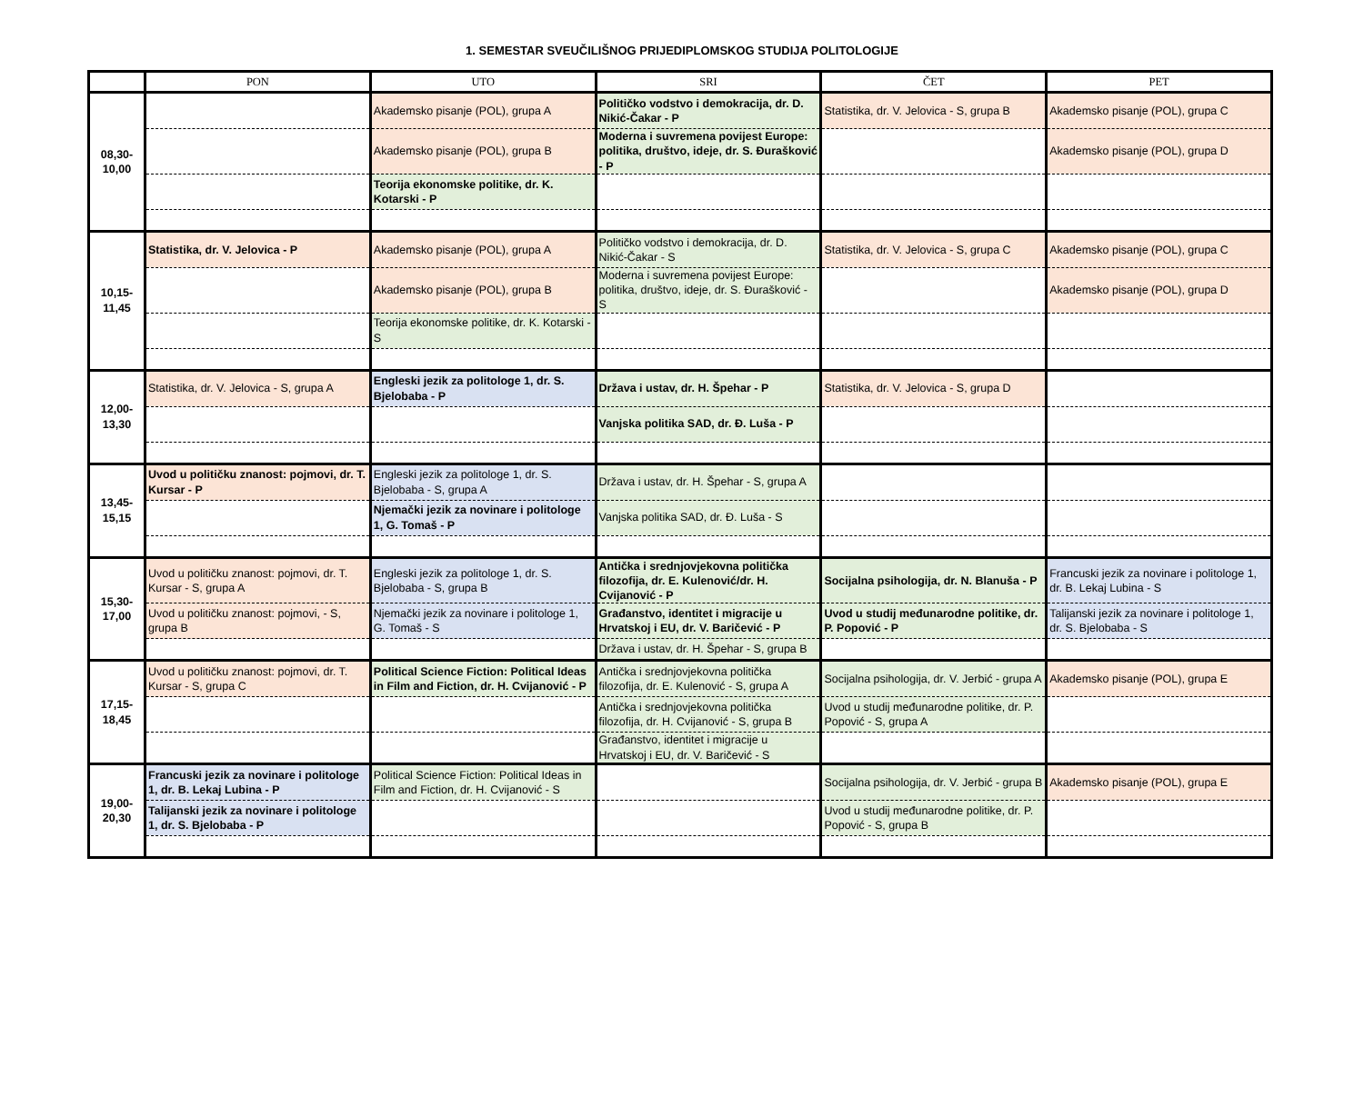1. SEMESTAR SVEUČILIŠNOG PRIJEDIPLOMSKOG STUDIJA POLITOLOGIJE
| | PON | UTO | SRI | ČET | PET |
| --- | --- | --- | --- | --- | --- |
| 08,30- 10,00 | | Akademsko pisanje (POL), grupa A | Političko vodstvo i demokracija, dr. D. Nikić-Čakar - P | Statistika, dr. V. Jelovica - S, grupa B | Akademsko pisanje (POL), grupa C |
| | | Akademsko pisanje (POL), grupa B | Moderna i suvremena povijest Europe: politika, društvo, ideje, dr. S. Đurašković - P | | Akademsko pisanje (POL), grupa D |
| | | Teorija ekonomske politike, dr. K. Kotarski - P | | | |
| 10,15- 11,45 | Statistika, dr. V. Jelovica - P | Akademsko pisanje (POL), grupa A | Političko vodstvo i demokracija, dr. D. Nikić-Čakar - S | Statistika, dr. V. Jelovica - S, grupa C | Akademsko pisanje (POL), grupa C |
| | | Akademsko pisanje (POL), grupa B | Moderna i suvremena povijest Europe: politika, društvo, ideje, dr. S. Đurašković - S | | Akademsko pisanje (POL), grupa D |
| | | Teorija ekonomske politike, dr. K. Kotarski - S | | | |
| 12,00- 13,30 | Statistika, dr. V. Jelovica - S, grupa A | Engleski jezik za politologe 1, dr. S. Bjelobaba - P | Država i ustav, dr. H. Špehar - P | Statistika, dr. V. Jelovica - S, grupa D | |
| | | | Vanjska politika SAD, dr. Đ. Luša - P | | |
| 13,45- 15,15 | Uvod u političku znanost: pojmovi, dr. T. Kursar - P | Engleski jezik za politologe 1, dr. S. Bjelobaba - S, grupa A | Država i ustav, dr. H. Špehar - S, grupa A | | |
| | | Njemački jezik za novinare i politologe 1, G. Tomaš - P | Vanjska politika SAD, dr. Đ. Luša - S | | |
| 15,30- 17,00 | Uvod u političku znanost: pojmovi, dr. T. Kursar - S, grupa A | Engleski jezik za politologe 1, dr. S. Bjelobaba - S, grupa B | Antička i srednjovjekovna politička filozofija, dr. E. Kulenović/dr. H. Cvijanović - P | Socijalna psihologija, dr. N. Blanuša - P | Francuski jezik za novinare i politologe 1, dr. B. Lekaj Lubina - S |
| | Uvod u političku znanost: pojmovi, - S, grupa B | Njemački jezik za novinare i politologe 1, G. Tomaš - S | Građanstvo, identitet i migracije u Hrvatskoj i EU, dr. V. Baričević - P | Uvod u studij međunarodne politike, dr. P. Popović - P | Talijanski jezik za novinare i politologe 1, dr. S. Bjelobaba - S |
| | | | Država i ustav, dr. H. Špehar - S, grupa B | | |
| 17,15- 18,45 | Uvod u političku znanost: pojmovi, dr. T. Kursar - S, grupa C | Political Science Fiction: Political Ideas in Film and Fiction, dr. H. Cvijanović - P | Antička i srednjovjekovna politička filozofija, dr. E. Kulenović - S, grupa A | Socijalna psihologija, dr. V. Jerbić - grupa A | Akademsko pisanje (POL), grupa E |
| | | | Antička i srednjovjekovna politička filozofija, dr. H. Cvijanović - S, grupa B | Uvod u studij međunarodne politike, dr. P. Popović - S, grupa A | |
| | | | Građanstvo, identitet i migracije u Hrvatskoj i EU, dr. V. Baričević - S | | |
| 19,00- 20,30 | Francuski jezik za novinare i politologe 1, dr. B. Lekaj Lubina - P | Political Science Fiction: Political Ideas in Film and Fiction, dr. H. Cvijanović - S | | Socijalna psihologija, dr. V. Jerbić - grupa B | Akademsko pisanje (POL), grupa E |
| | Talijanski jezik za novinare i politologe 1, dr. S. Bjelobaba - P | | | Uvod u studij međunarodne politike, dr. P. Popović - S, grupa B | |